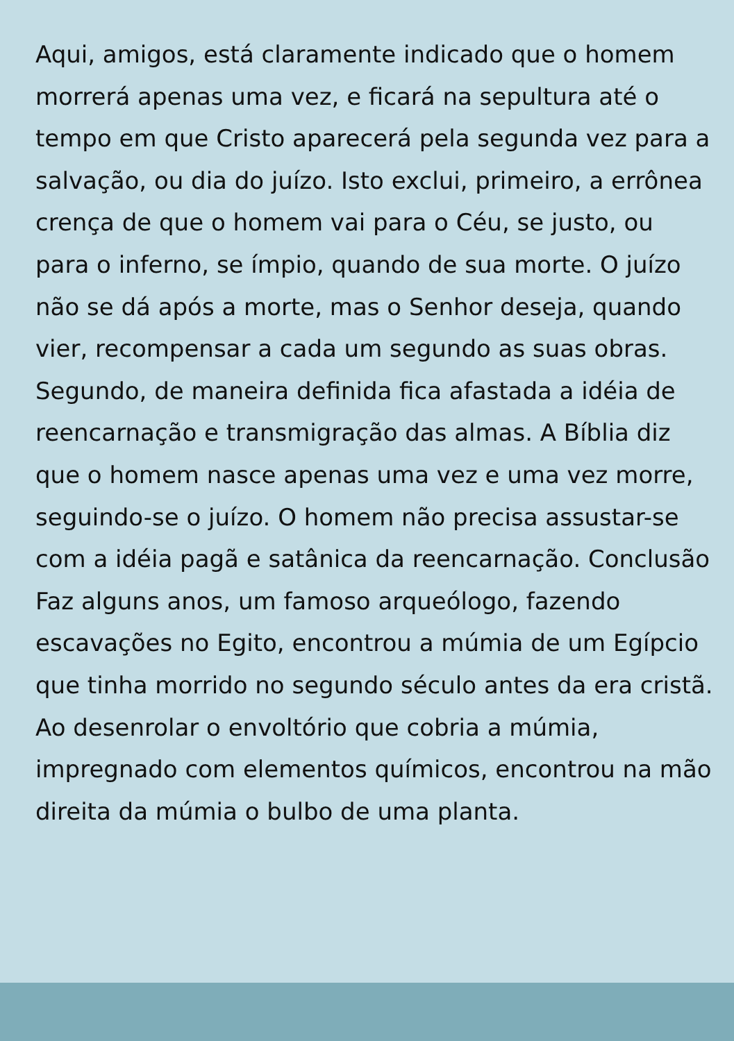Aqui, amigos, está claramente indicado que o homem morrerá apenas uma vez, e ficará na sepultura até o tempo em que Cristo aparecerá pela segunda vez para a salvação, ou dia do juízo. Isto exclui, primeiro, a errônea crença de que o homem vai para o Céu, se justo, ou para o inferno, se ímpio, quando de sua morte. O juízo não se dá após a morte, mas o Senhor deseja, quando vier, recompensar a cada um segundo as suas obras. Segundo, de maneira definida fica afastada a idéia de reencarnação e transmigração das almas. A Bíblia diz que o homem nasce apenas uma vez e uma vez morre, seguindo-se o juízo. O homem não precisa assustar-se com a idéia pagã e satânica da reencarnação. Conclusão Faz alguns anos, um famoso arqueólogo, fazendo escavações no Egito, encontrou a múmia de um Egípcio que tinha morrido no segundo século antes da era cristã. Ao desenrolar o envoltório que cobria a múmia, impregnado com elementos químicos, encontrou na mão direita da múmia o bulbo de uma planta.